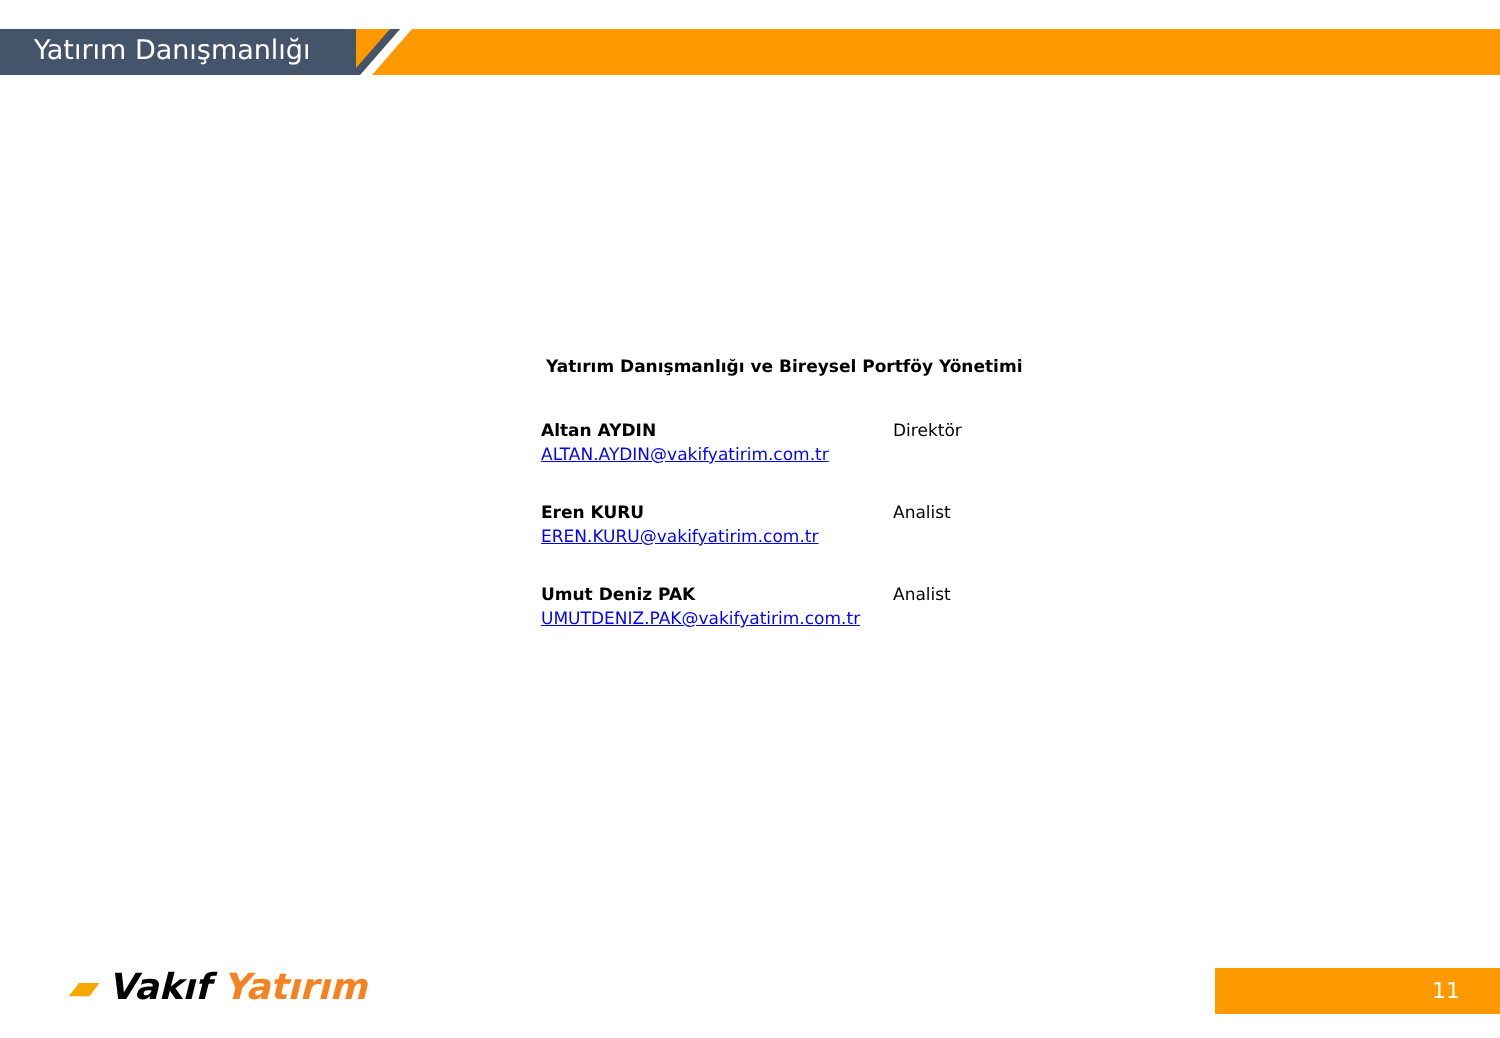Yatırım Danışmanlığı
Yatırım Danışmanlığı ve Bireysel Portföy Yönetimi
Altan AYDIN Direktör
ALTAN.AYDIN@vakifyatirim.com.tr
Eren KURU Analist
EREN.KURU@vakifyatirim.com.tr
Umut Deniz PAK Analist
UMUTDENIZ.PAK@vakifyatirim.com.tr
▰ Vakıf Yatırım 11